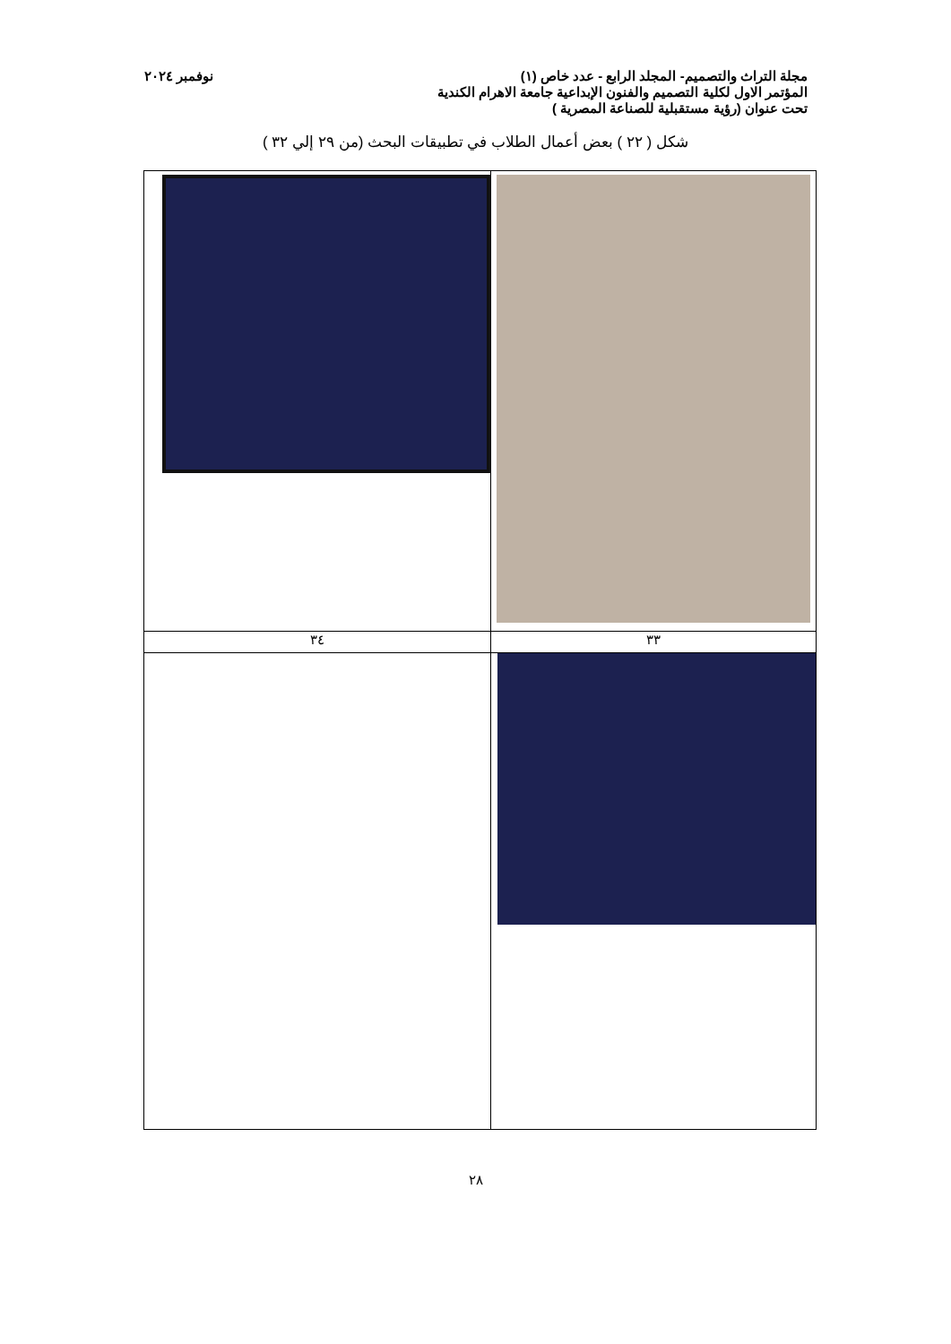مجلة التراث والتصميم- المجلد الرابع - عدد خاص (١) نوفمبر ٢٠٢٤
المؤتمر الاول لكلية التصميم والفنون الإبداعية جامعة الاهرام الكندية
تحت عنوان (رؤية مستقبلية للصناعة المصرية )
شكل ( ٢٢ ) بعض أعمال الطلاب في تطبيقات البحث (من ٢٩ إلي ٣٢ )
| ٣٣ | ٣٤ |
٢٨